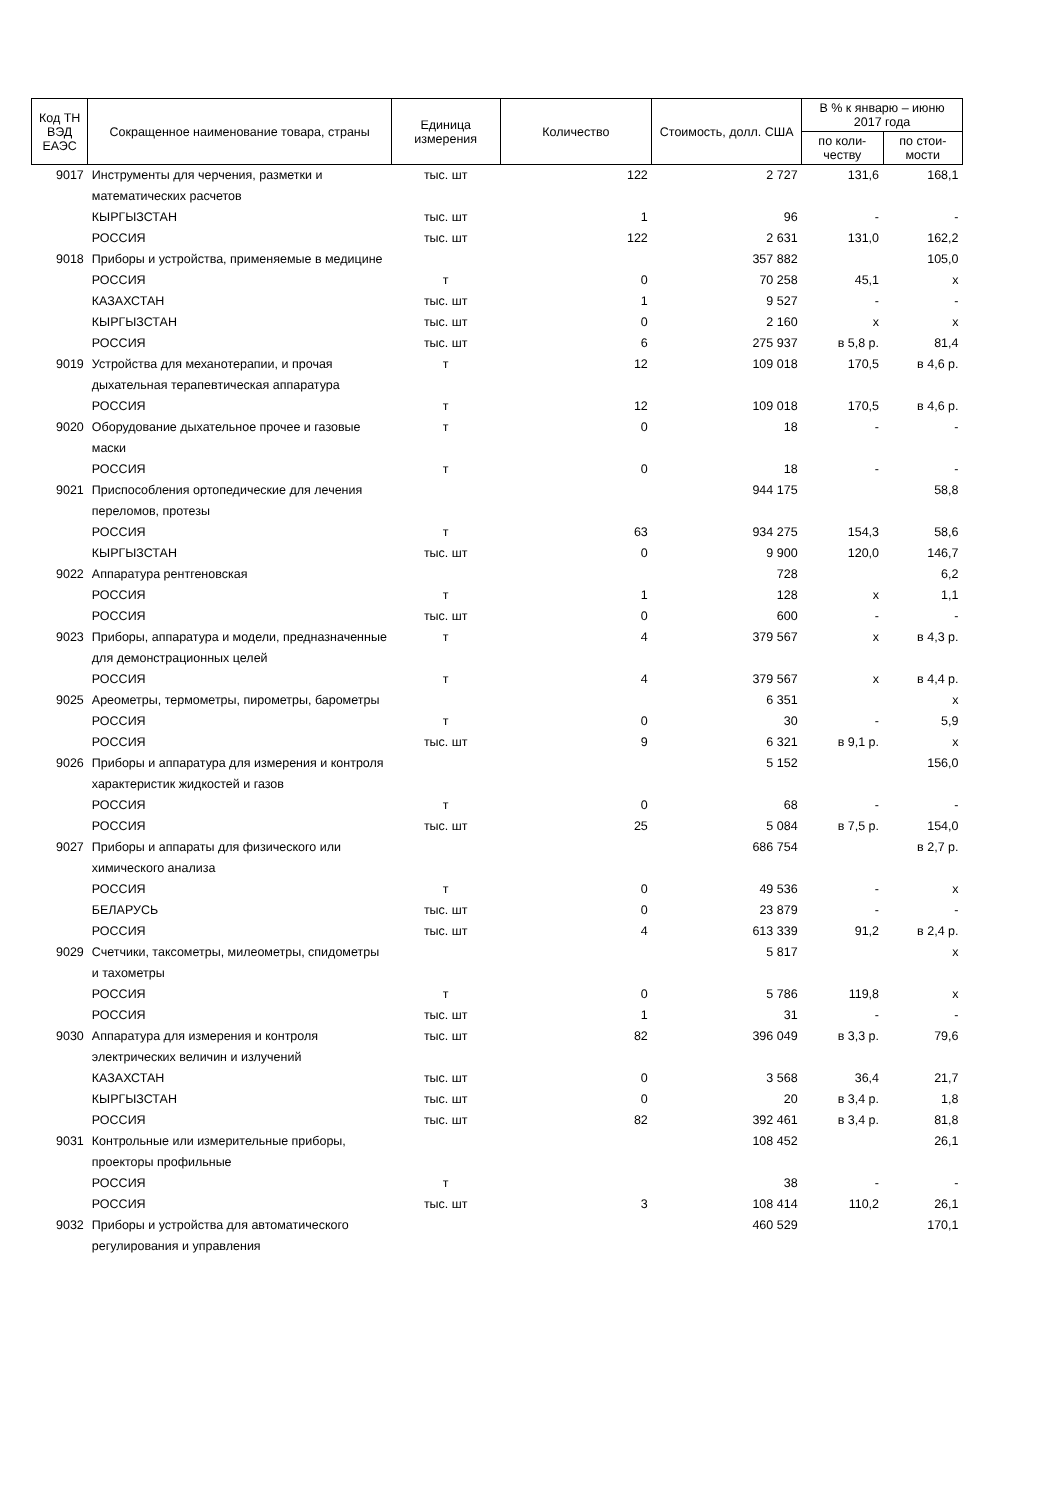| Код ТН ВЭД ЕАЭС | Сокращенное наименование товара, страны | Единица измерения | Количество | Стоимость, долл. США | В % к январю – июню 2017 года | |
| --- | --- | --- | --- | --- | --- | --- |
| | | | | | по коли-честву | по стои-мости |
| 9017 | Инструменты для черчения, разметки и математических расчетов | тыс. шт | 122 | 2 727 | 131,6 | 168,1 |
| | КЫРГЫЗСТАН | тыс. шт | 1 | 96 | - | - |
| | РОССИЯ | тыс. шт | 122 | 2 631 | 131,0 | 162,2 |
| 9018 | Приборы и устройства, применяемые в медицине | | | 357 882 | | 105,0 |
| | РОССИЯ | т | 0 | 70 258 | 45,1 | х |
| | КАЗАХСТАН | тыс. шт | 1 | 9 527 | - | - |
| | КЫРГЫЗСТАН | тыс. шт | 0 | 2 160 | х | х |
| | РОССИЯ | тыс. шт | 6 | 275 937 | в 5,8 р. | 81,4 |
| 9019 | Устройства для механотерапии, и прочая дыхательная терапевтическая аппаратура | т | 12 | 109 018 | 170,5 | в 4,6 р. |
| | РОССИЯ | т | 12 | 109 018 | 170,5 | в 4,6 р. |
| 9020 | Оборудование дыхательное прочее и газовые маски | т | 0 | 18 | - | - |
| | РОССИЯ | т | 0 | 18 | - | - |
| 9021 | Приспособления ортопедические для лечения переломов, протезы | | | 944 175 | | 58,8 |
| | РОССИЯ | т | 63 | 934 275 | 154,3 | 58,6 |
| | КЫРГЫЗСТАН | тыс. шт | 0 | 9 900 | 120,0 | 146,7 |
| 9022 | Аппаратура рентгеновская | | | 728 | | 6,2 |
| | РОССИЯ | т | 1 | 128 | х | 1,1 |
| | РОССИЯ | тыс. шт | 0 | 600 | - | - |
| 9023 | Приборы, аппаратура и модели, предназначенные для демонстрационных целей | т | 4 | 379 567 | х | в 4,3 р. |
| | РОССИЯ | т | 4 | 379 567 | х | в 4,4 р. |
| 9025 | Ареометры, термометры, пирометры, барометры | | | 6 351 | | х |
| | РОССИЯ | т | 0 | 30 | - | 5,9 |
| | РОССИЯ | тыс. шт | 9 | 6 321 | в 9,1 р. | х |
| 9026 | Приборы и аппаратура для измерения и контроля характеристик жидкостей и газов | | | 5 152 | | 156,0 |
| | РОССИЯ | т | 0 | 68 | - | - |
| | РОССИЯ | тыс. шт | 25 | 5 084 | в 7,5 р. | 154,0 |
| 9027 | Приборы и аппараты для физического или химического анализа | | | 686 754 | | в 2,7 р. |
| | РОССИЯ | т | 0 | 49 536 | - | х |
| | БЕЛАРУСЬ | тыс. шт | 0 | 23 879 | - | - |
| | РОССИЯ | тыс. шт | 4 | 613 339 | 91,2 | в 2,4 р. |
| 9029 | Счетчики, таксометры, милеометры, спидометры и тахометры | | | 5 817 | | х |
| | РОССИЯ | т | 0 | 5 786 | 119,8 | х |
| | РОССИЯ | тыс. шт | 1 | 31 | - | - |
| 9030 | Аппаратура для измерения и контроля электрических величин и излучений | тыс. шт | 82 | 396 049 | в 3,3 р. | 79,6 |
| | КАЗАХСТАН | тыс. шт | 0 | 3 568 | 36,4 | 21,7 |
| | КЫРГЫЗСТАН | тыс. шт | 0 | 20 | в 3,4 р. | 1,8 |
| | РОССИЯ | тыс. шт | 82 | 392 461 | в 3,4 р. | 81,8 |
| 9031 | Контрольные или измерительные приборы, проекторы профильные | | | 108 452 | | 26,1 |
| | РОССИЯ | т | | 38 | - | - |
| | РОССИЯ | тыс. шт | 3 | 108 414 | 110,2 | 26,1 |
| 9032 | Приборы и устройства для автоматического регулирования и управления | | | 460 529 | | 170,1 |